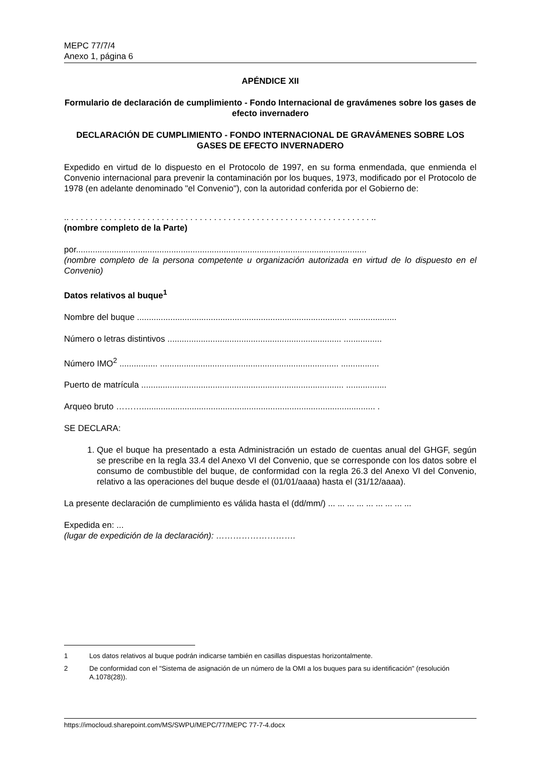MEPC 77/7/4
Anexo 1, página 6
APÉNDICE XII
Formulario de declaración de cumplimiento - Fondo Internacional de gravámenes sobre los gases de efecto invernadero
DECLARACIÓN DE CUMPLIMIENTO - FONDO INTERNACIONAL DE GRAVÁMENES SOBRE LOS GASES DE EFECTO INVERNADERO
Expedido en virtud de lo dispuesto en el Protocolo de 1997, en su forma enmendada, que enmienda el Convenio internacional para prevenir la contaminación por los buques, 1973, modificado por el Protocolo de 1978 (en adelante denominado "el Convenio"), con la autoridad conferida por el Gobierno de:
.. . . . . . . . . . . . . . . . . . . . . . . . . . . . . . . . . . . . . . . . . . . . . . . . . . . . . . . . . . . . . . . . ..
(nombre completo de la Parte)
por..........................................................................................................................
(nombre completo de la persona competente u organización autorizada en virtud de lo dispuesto en el Convenio)
Datos relativos al buque<sup>1</sup>
Nombre del buque ........................................................................................ ....................
Número o letras distintivos ......................................................................... ................
Número IMO<sup>2</sup> ................ ........................................................................... ................
Puerto de matrícula ..................................................................................... .................
Arqueo bruto ……….................................................................................................. .
SE DECLARA:
1. Que el buque ha presentado a esta Administración un estado de cuentas anual del GHGF, según se prescribe en la regla 33.4 del Anexo VI del Convenio, que se corresponde con los datos sobre el consumo de combustible del buque, de conformidad con la regla 26.3 del Anexo VI del Convenio, relativo a las operaciones del buque desde el (01/01/aaaa) hasta el (31/12/aaaa).
La presente declaración de cumplimiento es válida hasta el (dd/mm/) ... ... ... ... ... ... ... ... ...
Expedida en: ...
(lugar de expedición de la declaración): ……………………….
1 Los datos relativos al buque podrán indicarse también en casillas dispuestas horizontalmente.
2 De conformidad con el "Sistema de asignación de un número de la OMI a los buques para su identificación" (resolución A.1078(28)).
https://imocloud.sharepoint.com/MS/SWPU/MEPC/77/MEPC 77-7-4.docx